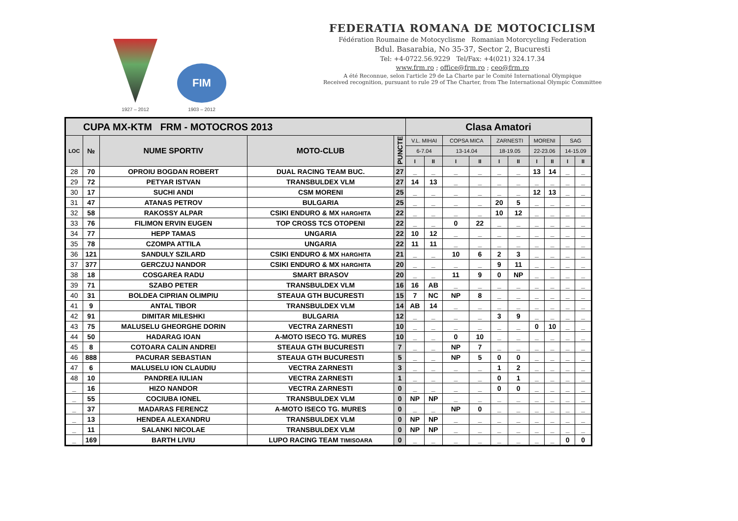1927 – 2012
FIM
1903 – 2012
FEDERATIA ROMANA DE MOTOCICLISM
Fédération Roumaine de Motocyclisme Romanian Motorcycling Federation
Bdul. Basarabia, No 35-37, Sector 2, Bucuresti
Tel: +4-0722.56.9229 Tel/Fax: +4(021) 324.17.34
www.frm.ro ; office@frm.ro ; ceo@frm.ro
A été Reconnue, selon l'article 29 de La Charte par le Comité International Olympique
Received recognition, pursuant to rule 29 of The Charter, from The International Olympic Committee
| CUPA MX-KTM FRM - MOTOCROS 2013 | | | | | Clasa Amatori | | | | | | | | | |
| LOC | № | NUME SPORTIV | MOTO-CLUB | PUNCTE | V.L. MIHAI | | COPSA MICA | | ZARNESTI | | MORENI | | SAG | |
| | | | | | 6-7.04 | | 13-14.04 | | 18-19.05 | | 22-23.06 | | 14-15.09 | |
| | | | | | I | II | I | II | I | II | I | II | I | II |
| 28 | 70 | OPROIU BOGDAN ROBERT | DUAL RACING TEAM BUC. | 27 | _ | _ | _ | _ | _ | _ | 13 | 14 | _ | _ |
| 29 | 72 | PETYAR ISTVAN | TRANSBULDEX VLM | 27 | 14 | 13 | _ | _ | _ | _ | _ | _ | _ | _ |
| 30 | 17 | SUCHI ANDI | CSM MORENI | 25 | _ | _ | _ | _ | _ | _ | 12 | 13 | _ | _ |
| 31 | 47 | ATANAS PETROV | BULGARIA | 25 | _ | _ | _ | _ | 20 | 5 | _ | _ | _ | _ |
| 32 | 58 | RAKOSSY ALPAR | CSIKI ENDURO & MX HARGHITA | 22 | _ | _ | _ | _ | 10 | 12 | _ | _ | _ | _ |
| 33 | 76 | FILIMON ERVIN EUGEN | TOP CROSS TCS OTOPENI | 22 | _ | _ | 0 | 22 | _ | _ | _ | _ | _ | _ |
| 34 | 77 | HEPP TAMAS | UNGARIA | 22 | 10 | 12 | _ | _ | _ | _ | _ | _ | _ | _ |
| 35 | 78 | CZOMPA ATTILA | UNGARIA | 22 | 11 | 11 | _ | _ | _ | _ | _ | _ | _ | _ |
| 36 | 121 | SANDULY SZILARD | CSIKI ENDURO & MX HARGHITA | 21 | _ | _ | 10 | 6 | 2 | 3 | _ | _ | _ | _ |
| 37 | 377 | GERCZUJ NANDOR | CSIKI ENDURO & MX HARGHITA | 20 | _ | _ | _ | _ | 9 | 11 | _ | _ | _ | _ |
| 38 | 18 | COSGAREA RADU | SMART BRASOV | 20 | _ | _ | 11 | 9 | 0 | NP | _ | _ | _ | _ |
| 39 | 71 | SZABO PETER | TRANSBULDEX VLM | 16 | 16 | AB | _ | _ | _ | _ | _ | _ | _ | _ |
| 40 | 31 | BOLDEA CIPRIAN OLIMPIU | STEAUA GTH BUCURESTI | 15 | 7 | NC | NP | 8 | _ | _ | _ | _ | _ | _ |
| 41 | 9 | ANTAL TIBOR | TRANSBULDEX VLM | 14 | AB | 14 | _ | _ | _ | _ | _ | _ | _ | _ |
| 42 | 91 | DIMITAR MILESHKI | BULGARIA | 12 | _ | _ | _ | _ | 3 | 9 | _ | _ | _ | _ |
| 43 | 75 | MALUSELU GHEORGHE DORIN | VECTRA ZARNESTI | 10 | _ | _ | _ | _ | _ | _ | 0 | 10 | _ | _ |
| 44 | 50 | HADARAG IOAN | A-MOTO ISECO TG. MURES | 10 | _ | _ | 0 | 10 | _ | _ | _ | _ | _ | _ |
| 45 | 8 | COTOARA CALIN ANDREI | STEAUA GTH BUCURESTI | 7 | _ | _ | NP | 7 | _ | _ | _ | _ | _ | _ |
| 46 | 888 | PACURAR SEBASTIAN | STEAUA GTH BUCURESTI | 5 | _ | _ | NP | 5 | 0 | 0 | _ | _ | _ | _ |
| 47 | 6 | MALUSELU ION CLAUDIU | VECTRA ZARNESTI | 3 | _ | _ | _ | _ | 1 | 2 | _ | _ | _ | _ |
| 48 | 10 | PANDREA IULIAN | VECTRA ZARNESTI | 1 | _ | _ | _ | _ | 0 | 1 | _ | _ | _ | _ |
| _ | 16 | HIZO NANDOR | VECTRA ZARNESTI | 0 | _ | _ | _ | _ | 0 | 0 | _ | _ | _ | _ |
| _ | 55 | COCIUBA IONEL | TRANSBULDEX VLM | 0 | NP | NP | _ | _ | _ | _ | _ | _ | _ | _ |
| _ | 37 | MADARAS FERENCZ | A-MOTO ISECO TG. MURES | 0 | _ | _ | NP | 0 | _ | _ | _ | _ | _ | _ |
| _ | 13 | HENDEA ALEXANDRU | TRANSBULDEX VLM | 0 | NP | NP | _ | _ | _ | _ | _ | _ | _ | _ |
| _ | 11 | SALANKI NICOLAE | TRANSBULDEX VLM | 0 | NP | NP | _ | _ | _ | _ | _ | _ | _ | _ |
| _ | 169 | BARTH LIVIU | LUPO RACING TEAM TIMISOARA | 0 | _ | _ | _ | _ | _ | _ | _ | _ | 0 | 0 |